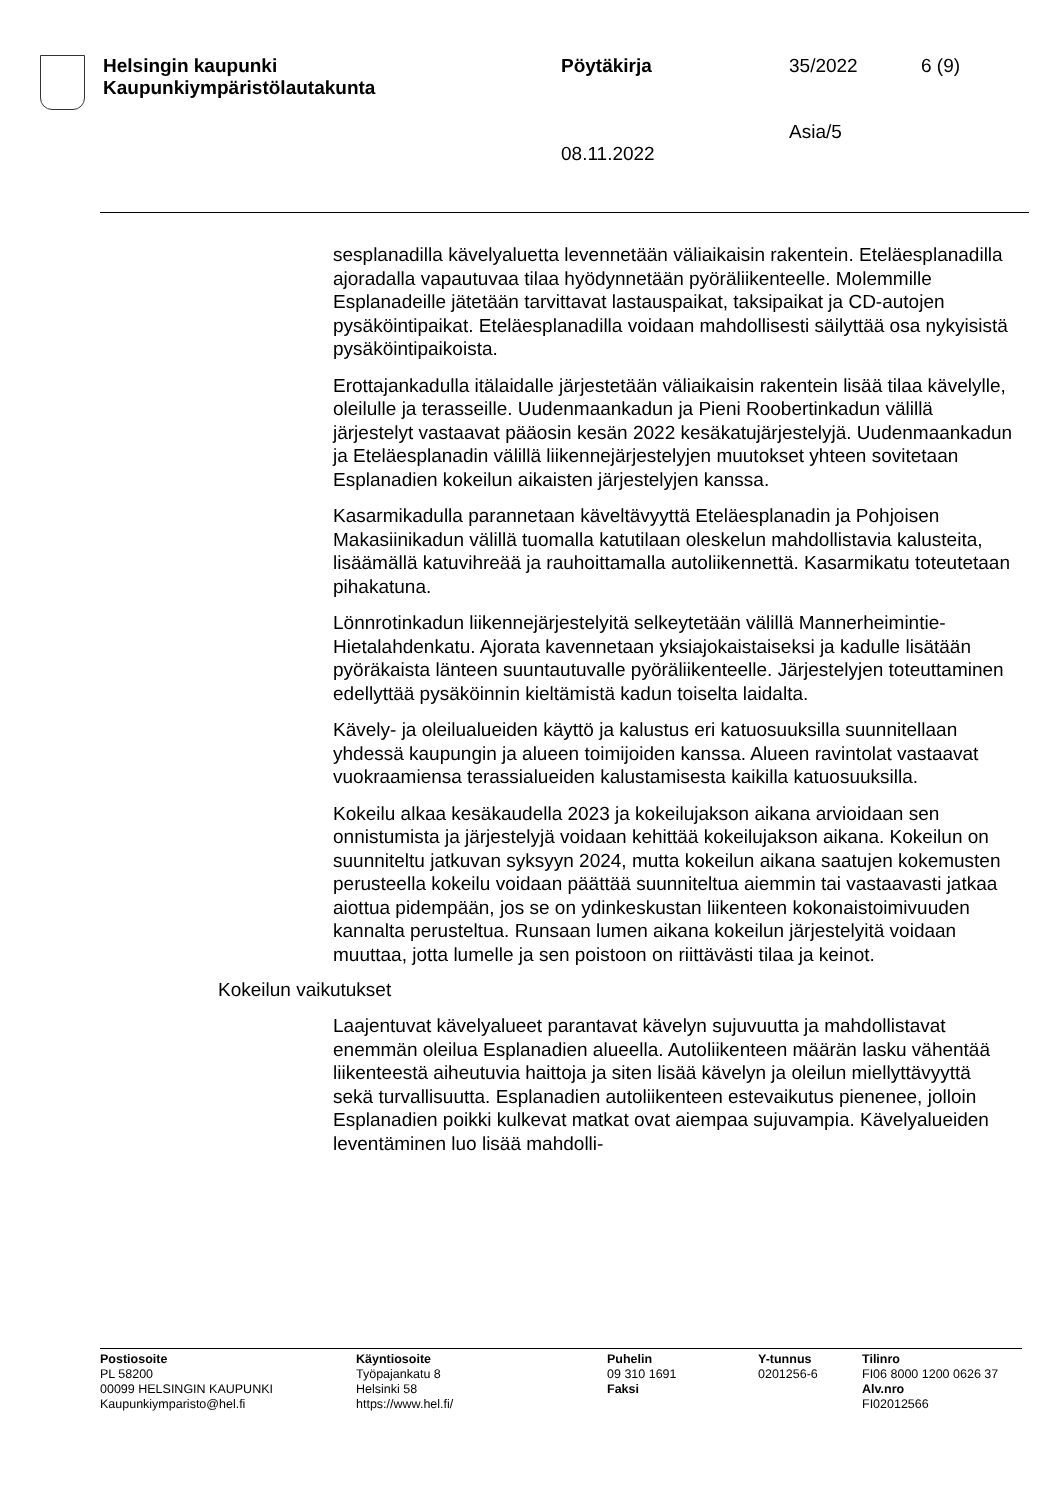Helsingin kaupunki
Kaupunkiympäristölautakunta
Pöytäkirja
08.11.2022
35/2022
Asia/5
6 (9)
sesplanadilla kävelyaluetta levennetään väliaikaisin rakentein. Eteläesplanadilla ajoradalla vapautuvaa tilaa hyödynnetään pyöräliikenteelle. Molemmille Esplanadeille jätetään tarvittavat lastauspaikat, taksipaikat ja CD-autojen pysäköintipaikat. Eteläesplanadilla voidaan mahdollisesti säilyttää osa nykyisistä pysäköintipaikoista.
Erottajankadulla itälaidalle järjestetään väliaikaisin rakentein lisää tilaa kävelylle, oleilulle ja terasseille. Uudenmaankadun ja Pieni Roobertinkadun välillä järjestelyt vastaavat pääosin kesän 2022 kesäkatujärjestelyjä. Uudenmaankadun ja Eteläesplanadin välillä liikennejärjestelyjen muutokset yhteen sovitetaan Esplanadien kokeilun aikaisten järjestelyjen kanssa.
Kasarmikadulla parannetaan käveltävyyttä Eteläesplanadin ja Pohjoisen Makasiinikadun välillä tuomalla katutilaan oleskelun mahdollistavia kalusteita, lisäämällä katuvihreää ja rauhoittamalla autoliikennettä. Kasarmikatu toteutetaan pihakatuna.
Lönnrotinkadun liikennejärjestelyitä selkeytetään välillä Mannerheimintie- Hietalahdenkatu. Ajorata kavennetaan yksiajokaistaiseksi ja kadulle lisätään pyöräkaista länteen suuntautuvalle pyöräliikenteelle. Järjestelyjen toteuttaminen edellyttää pysäköinnin kieltämistä kadun toiselta laidalta.
Kävely- ja oleilualueiden käyttö ja kalustus eri katuosuuksilla suunnitellaan yhdessä kaupungin ja alueen toimijoiden kanssa. Alueen ravintolat vastaavat vuokraamiensa terassialueiden kalustamisesta kaikilla katuosuuksilla.
Kokeilu alkaa kesäkaudella 2023 ja kokeilujakson aikana arvioidaan sen onnistumista ja järjestelyjä voidaan kehittää kokeilujakson aikana. Kokeilun on suunniteltu jatkuvan syksyyn 2024, mutta kokeilun aikana saatujen kokemusten perusteella kokeilu voidaan päättää suunniteltua aiemmin tai vastaavasti jatkaa aiottua pidempään, jos se on ydinkeskustan liikenteen kokonaistoimivuuden kannalta perusteltua. Runsaan lumen aikana kokeilun järjestelyitä voidaan muuttaa, jotta lumelle ja sen poistoon on riittävästi tilaa ja keinot.
Kokeilun vaikutukset
Laajentuvat kävelyalueet parantavat kävelyn sujuvuutta ja mahdollistavat enemmän oleilua Esplanadien alueella. Autoliikenteen määrän lasku vähentää liikenteestä aiheutuvia haittoja ja siten lisää kävelyn ja oleilun miellyttävyyttä sekä turvallisuutta. Esplanadien autoliikenteen estevaikutus pienenee, jolloin Esplanadien poikki kulkevat matkat ovat aiempaa sujuvampia. Kävelyalueiden leventäminen luo lisää mahdolli-
Postiosoite
PL 58200
00099 HELSINGIN KAUPUNKI
Kaupunkiymparisto@hel.fi
Käyntiosoite
Työpajankatu 8
Helsinki 58
https://www.hel.fi/
Puhelin
09 310 1691
Faksi
Y-tunnus
0201256-6
Tilinro
FI06 8000 1200 0626 37
Alv.nro
FI02012566